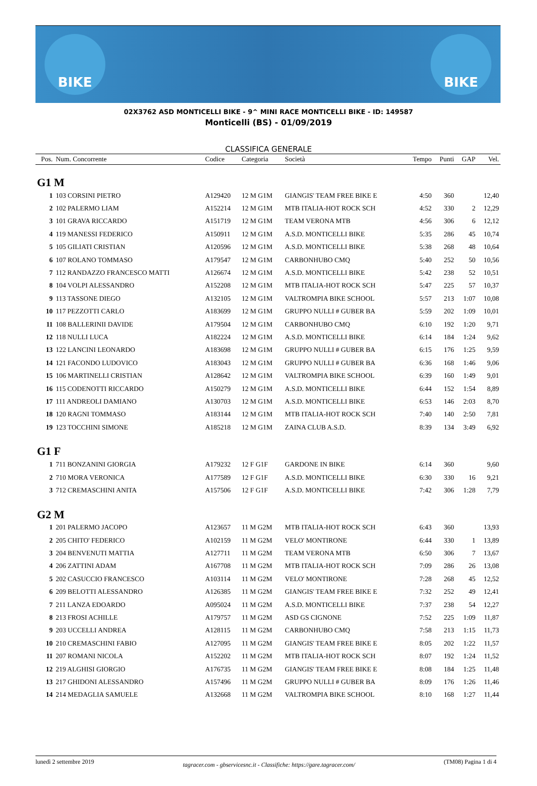BIKE BIKE
02X3762 ASD MONTICELLI BIKE - 9^ MINI RACE MONTICELLI BIKE - ID: 149587
Monticelli (BS) - 01/09/2019
CLASSIFICA GENERALE
| Pos. | Num. Concorrente | Codice | Categoria | Società | Tempo | Punti | GAP | Vel. |
| --- | --- | --- | --- | --- | --- | --- | --- | --- |
| G1 M | | | | | | | | |
| 1 | 103 CORSINI PIETRO | A129420 | 12 M G1M | GIANGIS' TEAM FREE BIKE E | 4:50 | 360 | | 12,40 |
| 2 | 102 PALERMO LIAM | A152214 | 12 M G1M | MTB ITALIA-HOT ROCK SCH | 4:52 | 330 | 2 | 12,29 |
| 3 | 101 GRAVA RICCARDO | A151719 | 12 M G1M | TEAM VERONA MTB | 4:56 | 306 | 6 | 12,12 |
| 4 | 119 MANESSI FEDERICO | A150911 | 12 M G1M | A.S.D. MONTICELLI BIKE | 5:35 | 286 | 45 | 10,74 |
| 5 | 105 GILIATI CRISTIAN | A120596 | 12 M G1M | A.S.D. MONTICELLI BIKE | 5:38 | 268 | 48 | 10,64 |
| 6 | 107 ROLANO TOMMASO | A179547 | 12 M G1M | CARBONHUBO CMQ | 5:40 | 252 | 50 | 10,56 |
| 7 | 112 RANDAZZO FRANCESCO MATTI | A126674 | 12 M G1M | A.S.D. MONTICELLI BIKE | 5:42 | 238 | 52 | 10,51 |
| 8 | 104 VOLPI ALESSANDRO | A152208 | 12 M G1M | MTB ITALIA-HOT ROCK SCH | 5:47 | 225 | 57 | 10,37 |
| 9 | 113 TASSONE DIEGO | A132105 | 12 M G1M | VALTROMPIA BIKE SCHOOL | 5:57 | 213 | 1:07 | 10,08 |
| 10 | 117 PEZZOTTI CARLO | A183699 | 12 M G1M | GRUPPO NULLI # GUBER BA | 5:59 | 202 | 1:09 | 10,01 |
| 11 | 108 BALLERINII DAVIDE | A179504 | 12 M G1M | CARBONHUBO CMQ | 6:10 | 192 | 1:20 | 9,71 |
| 12 | 118 NULLI LUCA | A182224 | 12 M G1M | A.S.D. MONTICELLI BIKE | 6:14 | 184 | 1:24 | 9,62 |
| 13 | 122 LANCINI LEONARDO | A183698 | 12 M G1M | GRUPPO NULLI # GUBER BA | 6:15 | 176 | 1:25 | 9,59 |
| 14 | 121 FACONDO LUDOVICO | A183043 | 12 M G1M | GRUPPO NULLI # GUBER BA | 6:36 | 168 | 1:46 | 9,06 |
| 15 | 106 MARTINELLI CRISTIAN | A128642 | 12 M G1M | VALTROMPIA BIKE SCHOOL | 6:39 | 160 | 1:49 | 9,01 |
| 16 | 115 CODENOTTI RICCARDO | A150279 | 12 M G1M | A.S.D. MONTICELLI BIKE | 6:44 | 152 | 1:54 | 8,89 |
| 17 | 111 ANDREOLI DAMIANO | A130703 | 12 M G1M | A.S.D. MONTICELLI BIKE | 6:53 | 146 | 2:03 | 8,70 |
| 18 | 120 RAGNI TOMMASO | A183144 | 12 M G1M | MTB ITALIA-HOT ROCK SCH | 7:40 | 140 | 2:50 | 7,81 |
| 19 | 123 TOCCHINI SIMONE | A185218 | 12 M G1M | ZAINA CLUB A.S.D. | 8:39 | 134 | 3:49 | 6,92 |
| G1 F | | | | | | | | |
| 1 | 711 BONZANINI GIORGIA | A179232 | 12 F G1F | GARDONE IN BIKE | 6:14 | 360 | | 9,60 |
| 2 | 710 MORA VERONICA | A177589 | 12 F G1F | A.S.D. MONTICELLI BIKE | 6:30 | 330 | 16 | 9,21 |
| 3 | 712 CREMASCHINI ANITA | A157506 | 12 F G1F | A.S.D. MONTICELLI BIKE | 7:42 | 306 | 1:28 | 7,79 |
| G2 M | | | | | | | | |
| 1 | 201 PALERMO JACOPO | A123657 | 11 M G2M | MTB ITALIA-HOT ROCK SCH | 6:43 | 360 | | 13,93 |
| 2 | 205 CHITO' FEDERICO | A102159 | 11 M G2M | VELO' MONTIRONE | 6:44 | 330 | 1 | 13,89 |
| 3 | 204 BENVENUTI MATTIA | A127711 | 11 M G2M | TEAM VERONA MTB | 6:50 | 306 | 7 | 13,67 |
| 4 | 206 ZATTINI ADAM | A167708 | 11 M G2M | MTB ITALIA-HOT ROCK SCH | 7:09 | 286 | 26 | 13,08 |
| 5 | 202 CASUCCIO FRANCESCO | A103114 | 11 M G2M | VELO' MONTIRONE | 7:28 | 268 | 45 | 12,52 |
| 6 | 209 BELOTTI ALESSANDRO | A126385 | 11 M G2M | GIANGIS' TEAM FREE BIKE E | 7:32 | 252 | 49 | 12,41 |
| 7 | 211 LANZA EDOARDO | A095024 | 11 M G2M | A.S.D. MONTICELLI BIKE | 7:37 | 238 | 54 | 12,27 |
| 8 | 213 FROSI ACHILLE | A179757 | 11 M G2M | ASD GS CIGNONE | 7:52 | 225 | 1:09 | 11,87 |
| 9 | 203 UCCELLI ANDREA | A128115 | 11 M G2M | CARBONHUBO CMQ | 7:58 | 213 | 1:15 | 11,73 |
| 10 | 210 CREMASCHINI FABIO | A127095 | 11 M G2M | GIANGIS' TEAM FREE BIKE E | 8:05 | 202 | 1:22 | 11,57 |
| 11 | 207 ROMANI NICOLA | A152202 | 11 M G2M | MTB ITALIA-HOT ROCK SCH | 8:07 | 192 | 1:24 | 11,52 |
| 12 | 219 ALGHISI GIORGIO | A176735 | 11 M G2M | GIANGIS' TEAM FREE BIKE E | 8:08 | 184 | 1:25 | 11,48 |
| 13 | 217 GHIDONI ALESSANDRO | A157496 | 11 M G2M | GRUPPO NULLI # GUBER BA | 8:09 | 176 | 1:26 | 11,46 |
| 14 | 214 MEDAGLIA SAMUELE | A132668 | 11 M G2M | VALTROMPIA BIKE SCHOOL | 8:10 | 168 | 1:27 | 11,44 |
lunedì 2 settembre 2019 tagracer.com - gbservicesnc.it - Classifiche: https://gare.tagracer.com/ (TM08) Pagina 1 di 4